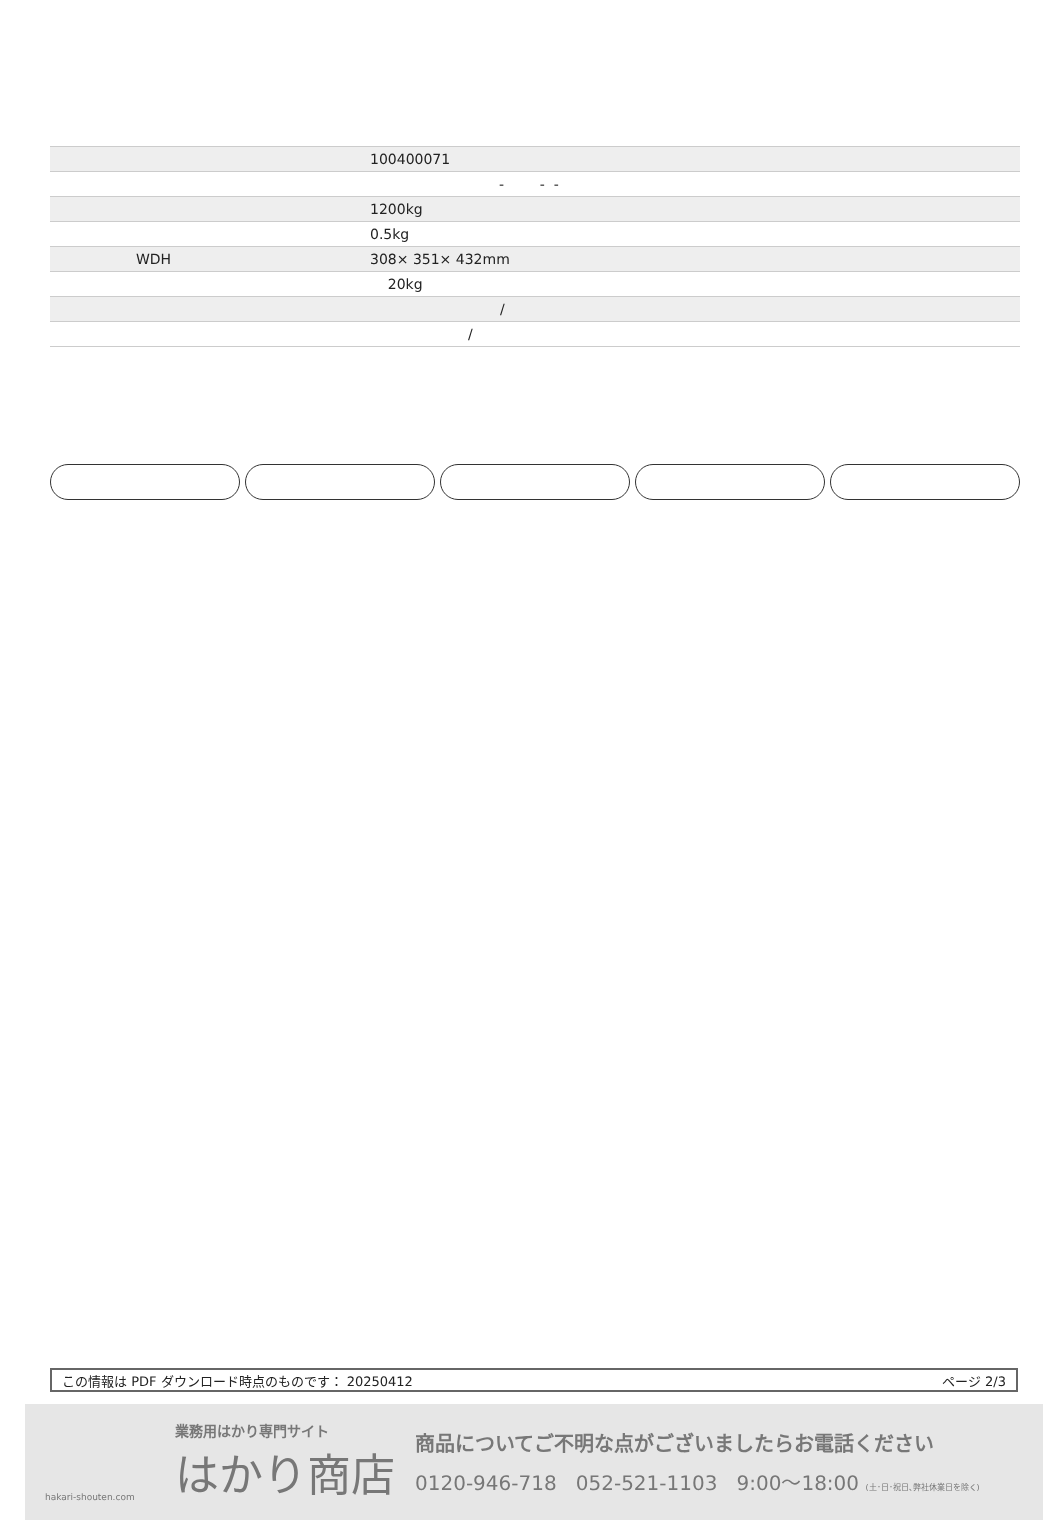| | 100400071 |
| | - - - |
| | 1200kg |
| | 0.5kg |
| WDH | 308× 351× 432mm |
| | 20kg |
| | / |
| | / |
この情報は PDF ダウンロード時点のものです： 20250412 ページ 2/3
hakari-shouten.com
業務用はかり専門サイト
はかり商店
商品についてご不明な点がございましたらお電話ください
0120-946-718 052-521-1103 9:00〜18:00 (土･日･祝日､弊社休業日を除く)